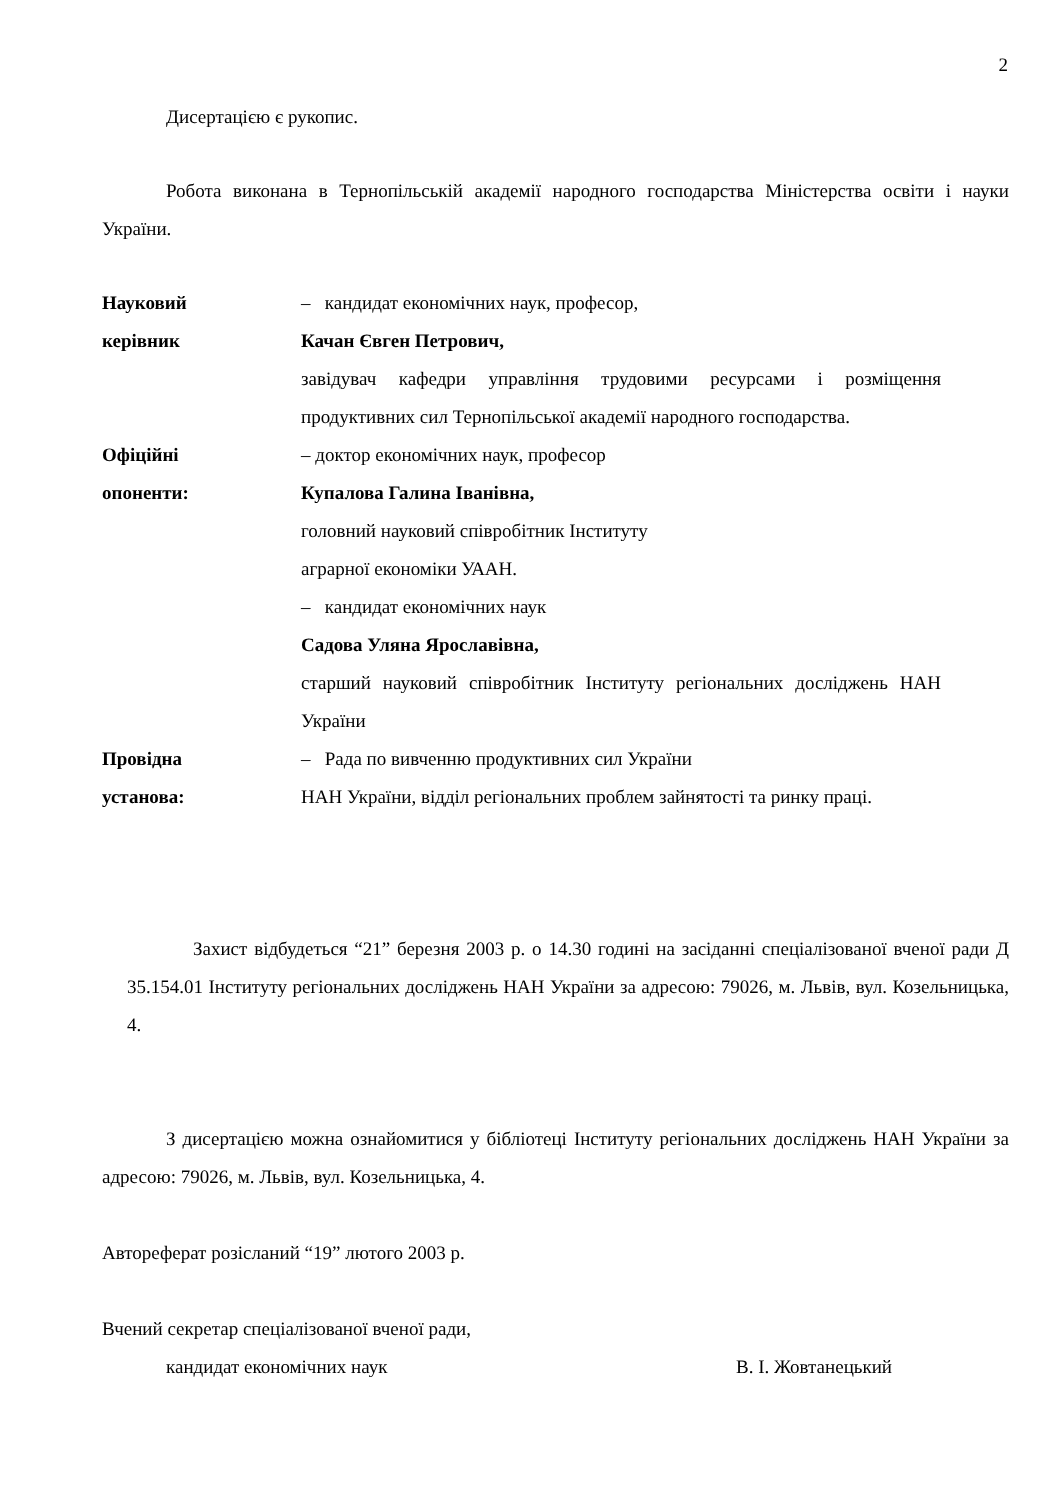2
Дисертацією є рукопис.
Робота виконана в Тернопільській академії народного господарства Міністерства освіти і науки України.
Науковий – кандидат економічних наук, професор,
керівник Качан Євген Петрович,
завідувач кафедри управління трудовими ресурсами і розміщення продуктивних сил Тернопільської академії народного господарства.
Офіційні – доктор економічних наук, професор
опоненти: Купалова Галина Іванівна,
головний науковий співробітник Інституту
аграрної економіки УААН.
– кандидат економічних наук
Садова Уляна Ярославівна,
старший науковий співробітник Інституту регіональних досліджень НАН України
Провідна – Рада по вивченню продуктивних сил України
установа: НАН України, відділ регіональних проблем зайнятості та ринку праці.
Захист відбудеться “21” березня 2003 р. о 14.30 годині на засіданні спеціалізованої вченої ради Д 35.154.01 Інституту регіональних досліджень НАН України за адресою: 79026, м. Львів, вул. Козельницька, 4.
З дисертацією можна ознайомитися у бібліотеці Інституту регіональних досліджень НАН України за адресою: 79026, м. Львів, вул. Козельницька, 4.
Автореферат розісланий “19” лютого 2003 р.
Вчений секретар спеціалізованої вченої ради,
кандидат економічних наук В. І. Жовтанецький